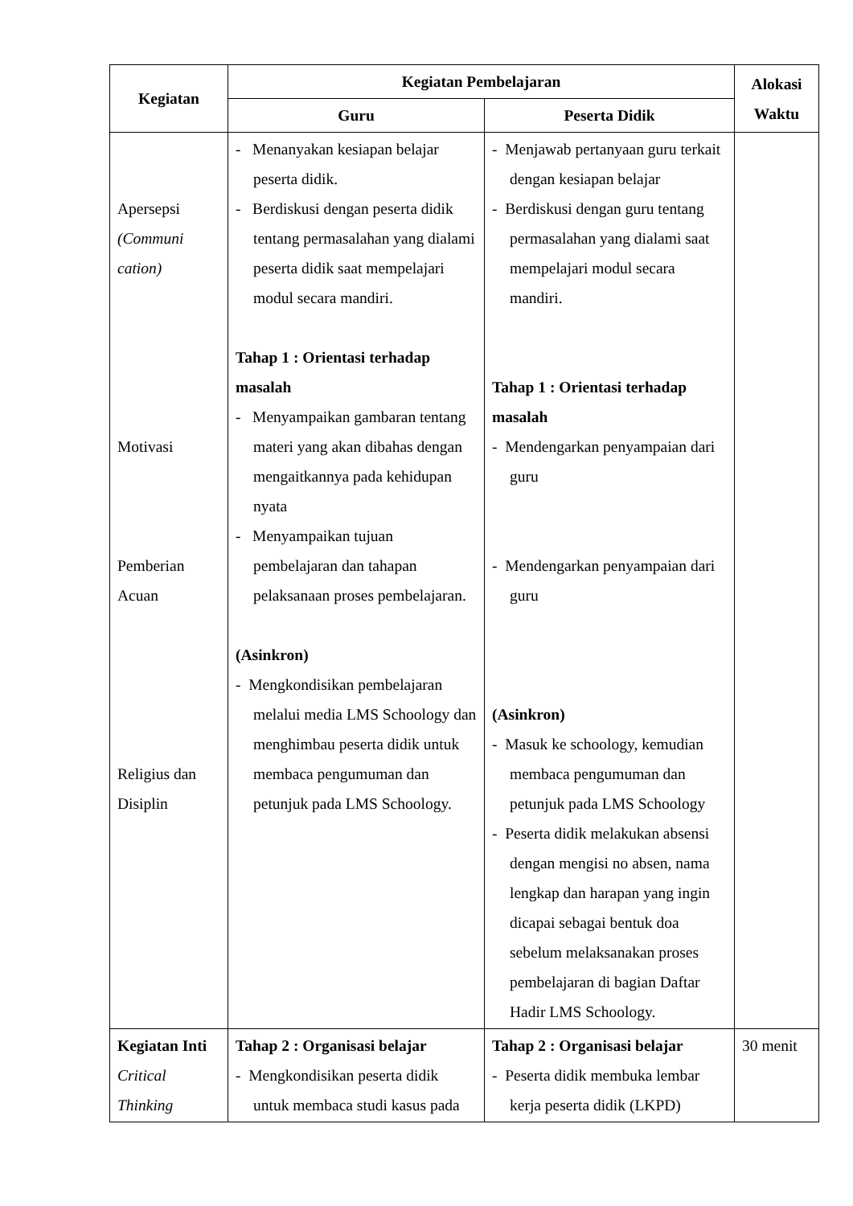| Kegiatan | Kegiatan Pembelajaran | | Alokasi Waktu |
| --- | --- | --- | --- |
| | Guru | Peserta Didik | |
| Apersepsi (Communi cation) Motivasi Pemberian Acuan Religius dan Disiplin | - Menanyakan kesiapan belajar peserta didik. - Berdiskusi dengan peserta didik tentang permasalahan yang dialami peserta didik saat mempelajari modul secara mandiri. Tahap 1 : Orientasi terhadap masalah - Menyampaikan gambaran tentang materi yang akan dibahas dengan mengaitkannya pada kehidupan nyata - Menyampaikan tujuan pembelajaran dan tahapan pelaksanaan proses pembelajaran. (Asinkron) - Mengkondisikan pembelajaran melalui media LMS Schoology dan menghimbau peserta didik untuk membaca pengumuman dan petunjuk pada LMS Schoology. | - Menjawab pertanyaan guru terkait dengan kesiapan belajar - Berdiskusi dengan guru tentang permasalahan yang dialami saat mempelajari modul secara mandiri. Tahap 1 : Orientasi terhadap masalah - Mendengarkan penyampaian dari guru - Mendengarkan penyampaian dari guru (Asinkron) - Masuk ke schoology, kemudian membaca pengumuman dan petunjuk pada LMS Schoology - Peserta didik melakukan absensi dengan mengisi no absen, nama lengkap dan harapan yang ingin dicapai sebagai bentuk doa sebelum melaksanakan proses pembelajaran di bagian Daftar Hadir LMS Schoology. | |
| Kegiatan Inti Critical Thinking | Tahap 2 : Organisasi belajar - Mengkondisikan peserta didik untuk membaca studi kasus pada | Tahap 2 : Organisasi belajar - Peserta didik membuka lembar kerja peserta didik (LKPD) | 30 menit |